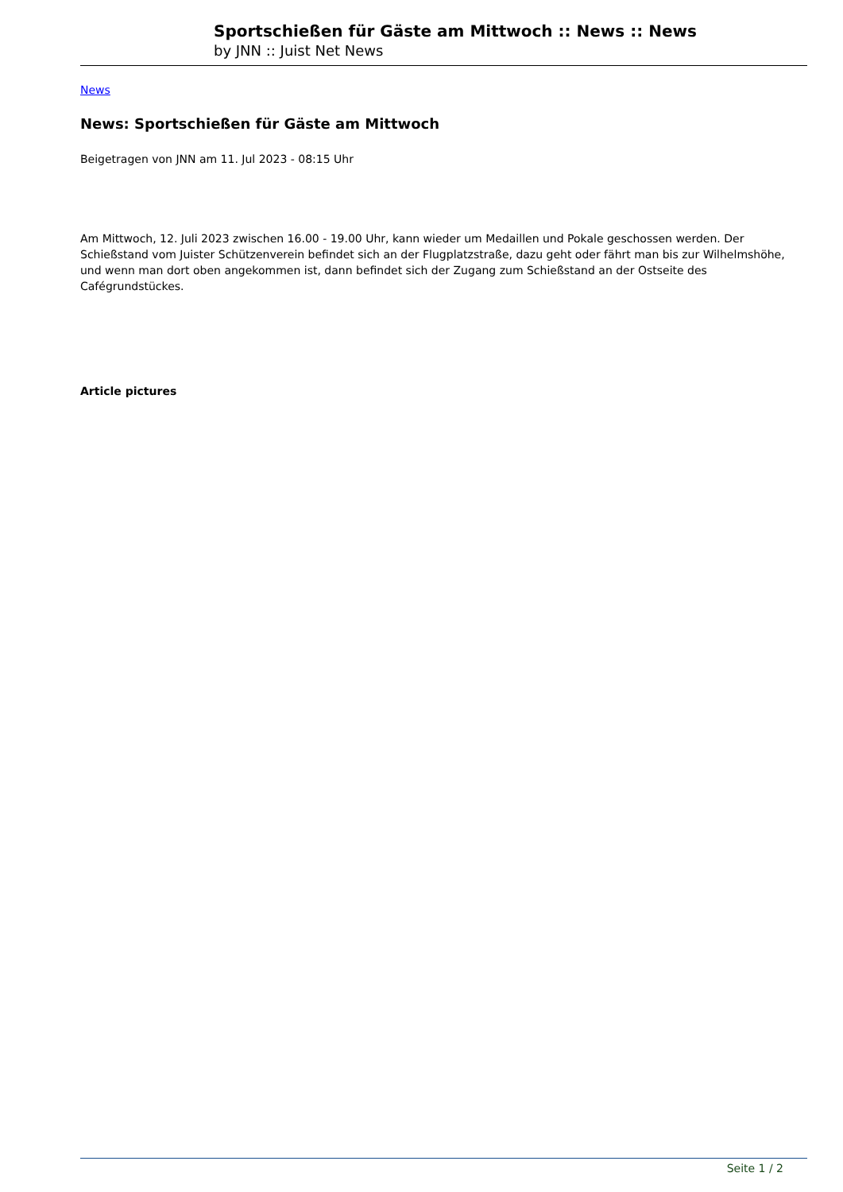Sportschießen für Gäste am Mittwoch :: News :: News
by JNN :: Juist Net News
News
News: Sportschießen für Gäste am Mittwoch
Beigetragen von JNN am 11. Jul 2023 - 08:15 Uhr
Am Mittwoch, 12. Juli 2023 zwischen 16.00 - 19.00 Uhr, kann wieder um Medaillen und Pokale geschossen werden. Der Schießstand vom Juister Schützenverein befindet sich an der Flugplatzstraße, dazu geht oder fährt man bis zur Wilhelmshöhe, und wenn man dort oben angekommen ist, dann befindet sich der Zugang zum Schießstand an der Ostseite des Cafégrundstückes.
Article pictures
Seite 1 / 2